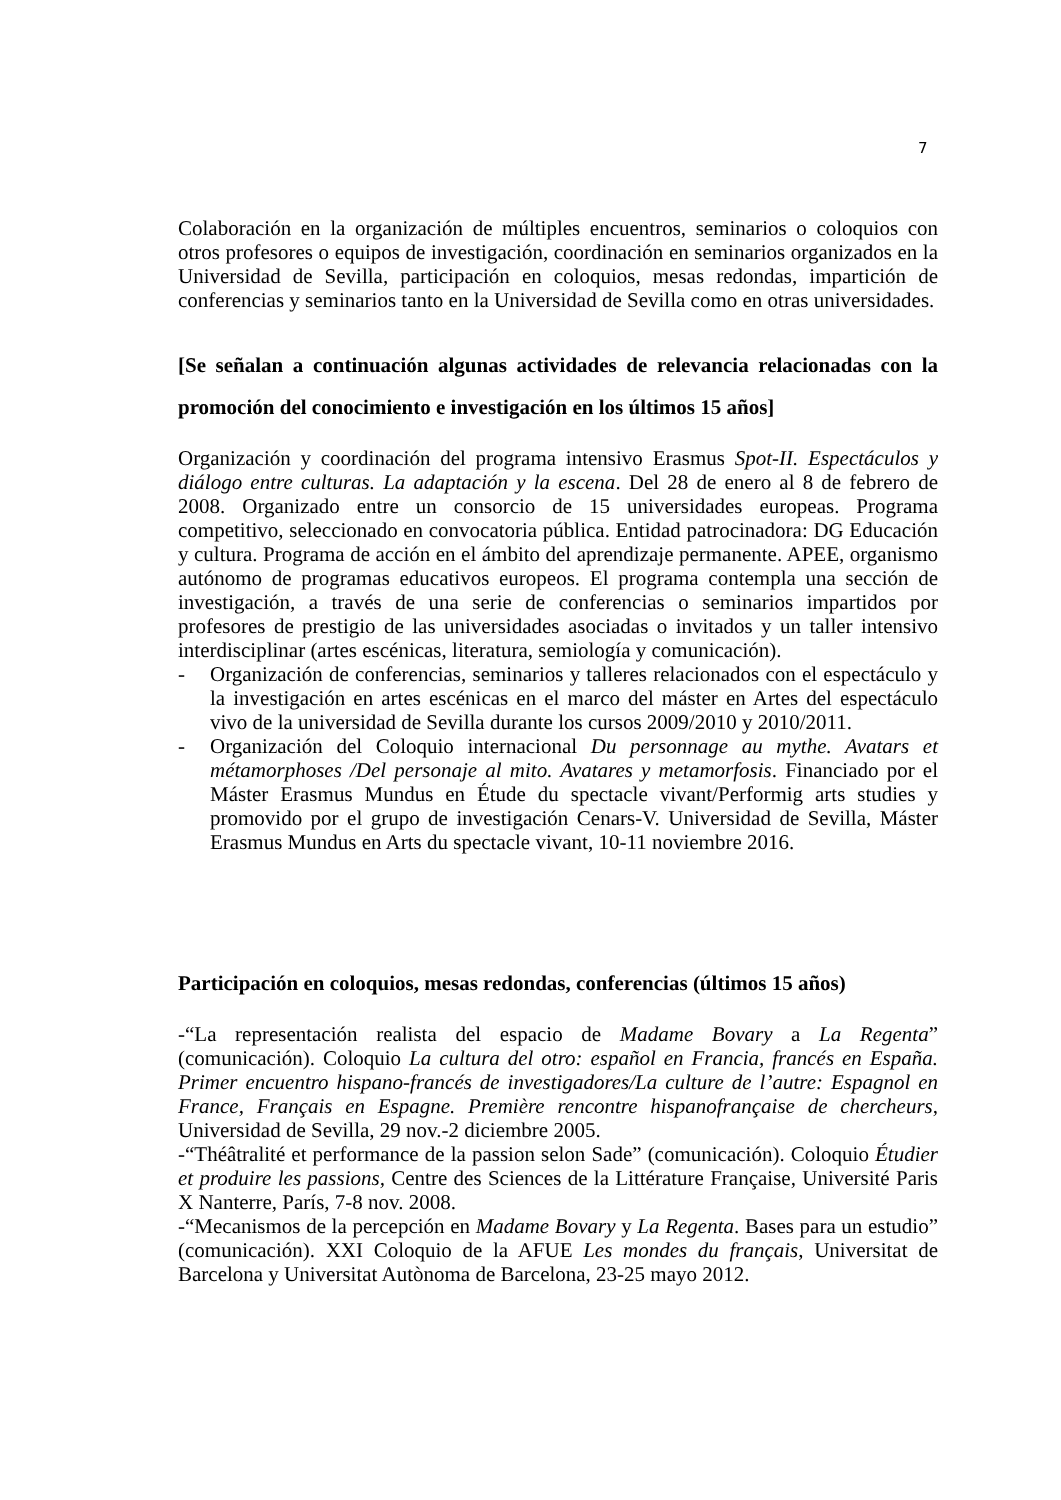7
Colaboración en la organización de múltiples encuentros, seminarios o coloquios con otros profesores o equipos de investigación, coordinación en seminarios organizados en la Universidad de Sevilla, participación en coloquios, mesas redondas, impartición de conferencias y seminarios tanto en la Universidad de Sevilla como en otras universidades.
[Se señalan a continuación algunas actividades de relevancia relacionadas con la promoción del conocimiento e investigación en los últimos 15 años]
Organización y coordinación del programa intensivo Erasmus Spot-II. Espectáculos y diálogo entre culturas. La adaptación y la escena. Del 28 de enero al 8 de febrero de 2008. Organizado entre un consorcio de 15 universidades europeas. Programa competitivo, seleccionado en convocatoria pública. Entidad patrocinadora: DG Educación y cultura. Programa de acción en el ámbito del aprendizaje permanente. APEE, organismo autónomo de programas educativos europeos. El programa contempla una sección de investigación, a través de una serie de conferencias o seminarios impartidos por profesores de prestigio de las universidades asociadas o invitados y un taller intensivo interdisciplinar (artes escénicas, literatura, semiología y comunicación).
- Organización de conferencias, seminarios y talleres relacionados con el espectáculo y la investigación en artes escénicas en el marco del máster en Artes del espectáculo vivo de la universidad de Sevilla durante los cursos 2009/2010 y 2010/2011.
- Organización del Coloquio internacional Du personnage au mythe. Avatars et métamorphoses /Del personaje al mito. Avatares y metamorfosis. Financiado por el Máster Erasmus Mundus en Étude du spectacle vivant/Performig arts studies y promovido por el grupo de investigación Cenars-V. Universidad de Sevilla, Máster Erasmus Mundus en Arts du spectacle vivant, 10-11 noviembre 2016.
Participación en coloquios, mesas redondas, conferencias (últimos 15 años)
-“La representación realista del espacio de Madame Bovary a La Regenta” (comunicación). Coloquio La cultura del otro: español en Francia, francés en España. Primer encuentro hispano-francés de investigadores/La culture de l’autre: Espagnol en France, Français en Espagne. Première rencontre hispanofrançaise de chercheurs, Universidad de Sevilla, 29 nov.-2 diciembre 2005.
-“Théâtralité et performance de la passion selon Sade” (comunicación). Coloquio Étudier et produire les passions, Centre des Sciences de la Littérature Française, Université Paris X Nanterre, París, 7-8 nov. 2008.
-“Mecanismos de la percepción en Madame Bovary y La Regenta. Bases para un estudio” (comunicación). XXI Coloquio de la AFUE Les mondes du français, Universitat de Barcelona y Universitat Autònoma de Barcelona, 23-25 mayo 2012.